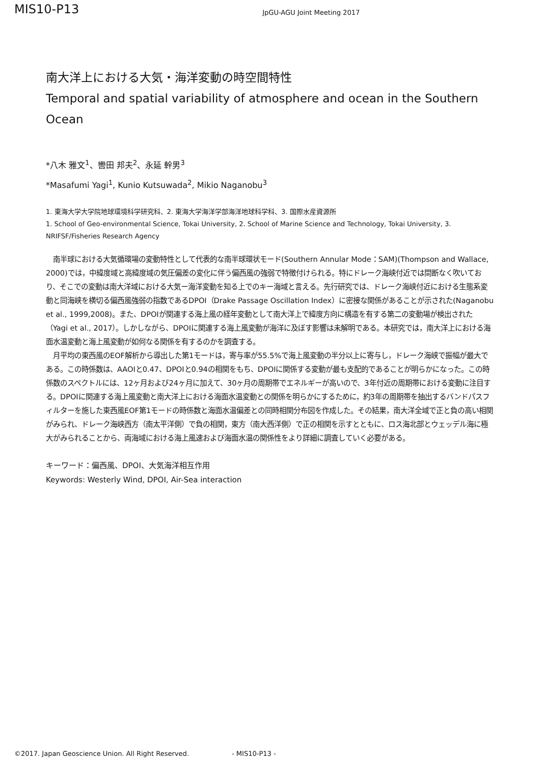MIS10-P13 JpGU-AGU Joint Meeting 2017
南大洋上における大気・海洋変動の時空間特性
Temporal and spatial variability of atmosphere and ocean in the Southern Ocean
*八木 雅文<sup>1</sup>、轡田 邦夫<sup>2</sup>、永延 幹男<sup>3</sup>
*Masafumi Yagi<sup>1</sup>, Kunio Kutsuwada<sup>2</sup>, Mikio Naganobu<sup>3</sup>
1. 東海大学大学院地球環境科学研究科、2. 東海大学海洋学部海洋地球科学科、3. 国際水産資源所
1. School of Geo-environmental Science, Tokai University, 2. School of Marine Science and Technology, Tokai University, 3. NRIFSF/Fisheries Research Agency
　南半球における大気循環場の変動特性として代表的な南半球環状モード(Southern Annular Mode：SAM)(Thompson and Wallace, 2000)では，中緯度域と高緯度域の気圧偏差の変化に伴う偏西風の強弱で特徴付けられる。特にドレーク海峡付近では間断なく吹いており、そこでの変動は南大洋域における大気ー海洋変動を知る上でのキー海域と言える。先行研究では、ドレーク海峡付近における生態系変動と同海峡を横切る偏西風強弱の指数であるDPOI（Drake Passage Oscillation Index）に密接な関係があることが示された(Naganobu et al., 1999,2008)。また、DPOIが関連する海上風の経年変動として南大洋上で緯度方向に構造を有する第二の変動場が検出された（Yagi et al., 2017）。しかしながら、DPOIに関連する海上風変動が海洋に及ぼす影響は未解明である。本研究では，南大洋上における海面水温変動と海上風変動が如何なる関係を有するのかを調査する。
　月平均の東西風のEOF解析から導出した第1モードは，寄与率が55.5%で海上風変動の半分以上に寄与し，ドレーク海峡で振幅が最大である。この時係数は、AAOIと0.47、DPOIと0.94の相関をもち、DPOIに関係する変動が最も支配的であることが明らかになった。この時係数のスペクトルには、12ヶ月および24ヶ月に加えて、30ヶ月の周期帯でエネルギーが高いので、3年付近の周期帯における変動に注目する。DPOIに関連する海上風変動と南大洋上における海面水温変動との関係を明らかにするために，約3年の周期帯を抽出するバンドパスフィルターを施した東西風EOF第1モードの時係数と海面水温偏差との同時相関分布図を作成した。その結果，南大洋全域で正と負の高い相関がみられ、ドレーク海峡西方（南太平洋側）で負の相関，東方（南大西洋側）で正の相関を示すとともに、ロス海北部とウェッデル海に極大がみられることから、両海域における海上風速および海面水温の関係性をより詳細に調査していく必要がある。
キーワード：偏西風、DPOI、大気海洋相互作用
Keywords: Westerly Wind, DPOI, Air-Sea interaction
©2017. Japan Geoscience Union. All Right Reserved. - MIS10-P13 -